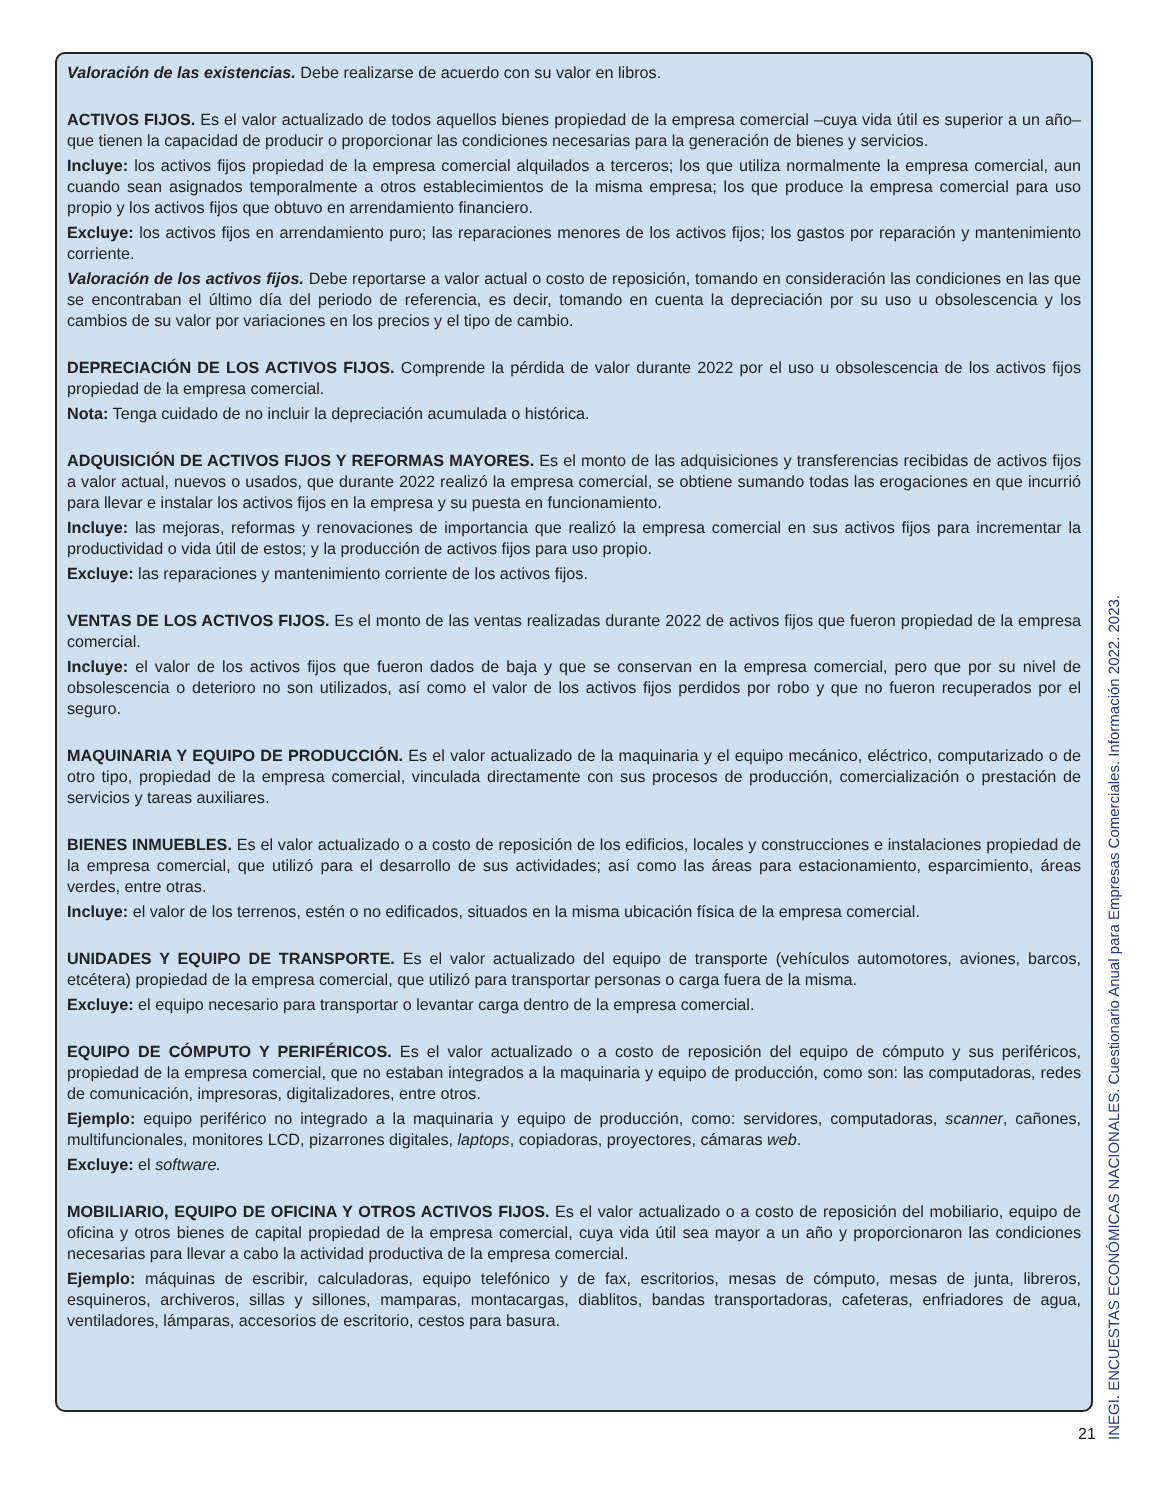Valoración de las existencias. Debe realizarse de acuerdo con su valor en libros.
ACTIVOS FIJOS. Es el valor actualizado de todos aquellos bienes propiedad de la empresa comercial –cuya vida útil es superior a un año– que tienen la capacidad de producir o proporcionar las condiciones necesarias para la generación de bienes y servicios.
Incluye: los activos fijos propiedad de la empresa comercial alquilados a terceros; los que utiliza normalmente la empresa comercial, aun cuando sean asignados temporalmente a otros establecimientos de la misma empresa; los que produce la empresa comercial para uso propio y los activos fijos que obtuvo en arrendamiento financiero.
Excluye: los activos fijos en arrendamiento puro; las reparaciones menores de los activos fijos; los gastos por reparación y mantenimiento corriente.
Valoración de los activos fijos. Debe reportarse a valor actual o costo de reposición, tomando en consideración las condiciones en las que se encontraban el último día del periodo de referencia, es decir, tomando en cuenta la depreciación por su uso u obsolescencia y los cambios de su valor por variaciones en los precios y el tipo de cambio.
DEPRECIACIÓN DE LOS ACTIVOS FIJOS. Comprende la pérdida de valor durante 2022 por el uso u obsolescencia de los activos fijos propiedad de la empresa comercial.
Nota: Tenga cuidado de no incluir la depreciación acumulada o histórica.
ADQUISICIÓN DE ACTIVOS FIJOS Y REFORMAS MAYORES. Es el monto de las adquisiciones y transferencias recibidas de activos fijos a valor actual, nuevos o usados, que durante 2022 realizó la empresa comercial, se obtiene sumando todas las erogaciones en que incurrió para llevar e instalar los activos fijos en la empresa y su puesta en funcionamiento.
Incluye: las mejoras, reformas y renovaciones de importancia que realizó la empresa comercial en sus activos fijos para incrementar la productividad o vida útil de estos; y la producción de activos fijos para uso propio.
Excluye: las reparaciones y mantenimiento corriente de los activos fijos.
VENTAS DE LOS ACTIVOS FIJOS. Es el monto de las ventas realizadas durante 2022 de activos fijos que fueron propiedad de la empresa comercial.
Incluye: el valor de los activos fijos que fueron dados de baja y que se conservan en la empresa comercial, pero que por su nivel de obsolescencia o deterioro no son utilizados, así como el valor de los activos fijos perdidos por robo y que no fueron recuperados por el seguro.
MAQUINARIA Y EQUIPO DE PRODUCCIÓN. Es el valor actualizado de la maquinaria y el equipo mecánico, eléctrico, computarizado o de otro tipo, propiedad de la empresa comercial, vinculada directamente con sus procesos de producción, comercialización o prestación de servicios y tareas auxiliares.
BIENES INMUEBLES. Es el valor actualizado o a costo de reposición de los edificios, locales y construcciones e instalaciones propiedad de la empresa comercial, que utilizó para el desarrollo de sus actividades; así como las áreas para estacionamiento, esparcimiento, áreas verdes, entre otras.
Incluye: el valor de los terrenos, estén o no edificados, situados en la misma ubicación física de la empresa comercial.
UNIDADES Y EQUIPO DE TRANSPORTE. Es el valor actualizado del equipo de transporte (vehículos automotores, aviones, barcos, etcétera) propiedad de la empresa comercial, que utilizó para transportar personas o carga fuera de la misma.
Excluye: el equipo necesario para transportar o levantar carga dentro de la empresa comercial.
EQUIPO DE CÓMPUTO Y PERIFÉRICOS. Es el valor actualizado o a costo de reposición del equipo de cómputo y sus periféricos, propiedad de la empresa comercial, que no estaban integrados a la maquinaria y equipo de producción, como son: las computadoras, redes de comunicación, impresoras, digitalizadores, entre otros.
Ejemplo: equipo periférico no integrado a la maquinaria y equipo de producción, como: servidores, computadoras, scanner, cañones, multifuncionales, monitores LCD, pizarrones digitales, laptops, copiadoras, proyectores, cámaras web.
Excluye: el software.
MOBILIARIO, EQUIPO DE OFICINA Y OTROS ACTIVOS FIJOS. Es el valor actualizado o a costo de reposición del mobiliario, equipo de oficina y otros bienes de capital propiedad de la empresa comercial, cuya vida útil sea mayor a un año y proporcionaron las condiciones necesarias para llevar a cabo la actividad productiva de la empresa comercial.
Ejemplo: máquinas de escribir, calculadoras, equipo telefónico y de fax, escritorios, mesas de cómputo, mesas de junta, libreros, esquineros, archiveros, sillas y sillones, mamparas, montacargas, diablitos, bandas transportadoras, cafeteras, enfriadores de agua, ventiladores, lámparas, accesorios de escritorio, cestos para basura.
21
INEGI. ENCUESTAS ECONÓMICAS NACIONALES. Cuestionario Anual para Empresas Comerciales. Información 2022. 2023.